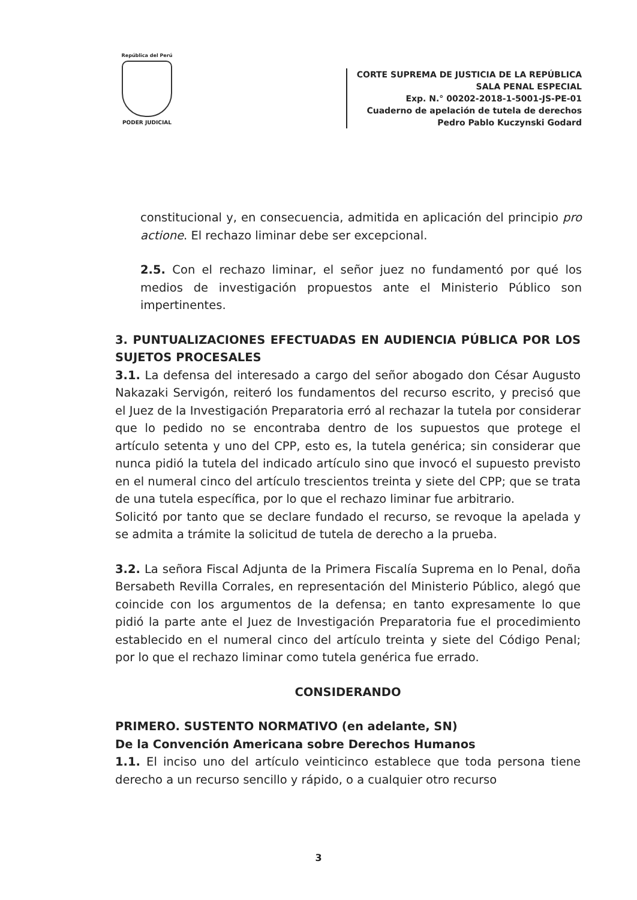República del Perú
PODER JUDICIAL
CORTE SUPREMA DE JUSTICIA DE LA REPÚBLICA
SALA PENAL ESPECIAL
Exp. N.° 00202-2018-1-5001-JS-PE-01
Cuaderno de apelación de tutela de derechos
Pedro Pablo Kuczynski Godard
constitucional y, en consecuencia, admitida en aplicación del principio pro actione. El rechazo liminar debe ser excepcional.
2.5. Con el rechazo liminar, el señor juez no fundamentó por qué los medios de investigación propuestos ante el Ministerio Público son impertinentes.
3. PUNTUALIZACIONES EFECTUADAS EN AUDIENCIA PÚBLICA POR LOS SUJETOS PROCESALES
3.1. La defensa del interesado a cargo del señor abogado don César Augusto Nakazaki Servigón, reiteró los fundamentos del recurso escrito, y precisó que el Juez de la Investigación Preparatoria erró al rechazar la tutela por considerar que lo pedido no se encontraba dentro de los supuestos que protege el artículo setenta y uno del CPP, esto es, la tutela genérica; sin considerar que nunca pidió la tutela del indicado artículo sino que invocó el supuesto previsto en el numeral cinco del artículo trescientos treinta y siete del CPP; que se trata de una tutela específica, por lo que el rechazo liminar fue arbitrario.
Solicitó por tanto que se declare fundado el recurso, se revoque la apelada y se admita a trámite la solicitud de tutela de derecho a la prueba.
3.2. La señora Fiscal Adjunta de la Primera Fiscalía Suprema en lo Penal, doña Bersabeth Revilla Corrales, en representación del Ministerio Público, alegó que coincide con los argumentos de la defensa; en tanto expresamente lo que pidió la parte ante el Juez de Investigación Preparatoria fue el procedimiento establecido en el numeral cinco del artículo treinta y siete del Código Penal; por lo que el rechazo liminar como tutela genérica fue errado.
CONSIDERANDO
PRIMERO. SUSTENTO NORMATIVO (en adelante, SN)
De la Convención Americana sobre Derechos Humanos
1.1. El inciso uno del artículo veinticinco establece que toda persona tiene derecho a un recurso sencillo y rápido, o a cualquier otro recurso
3